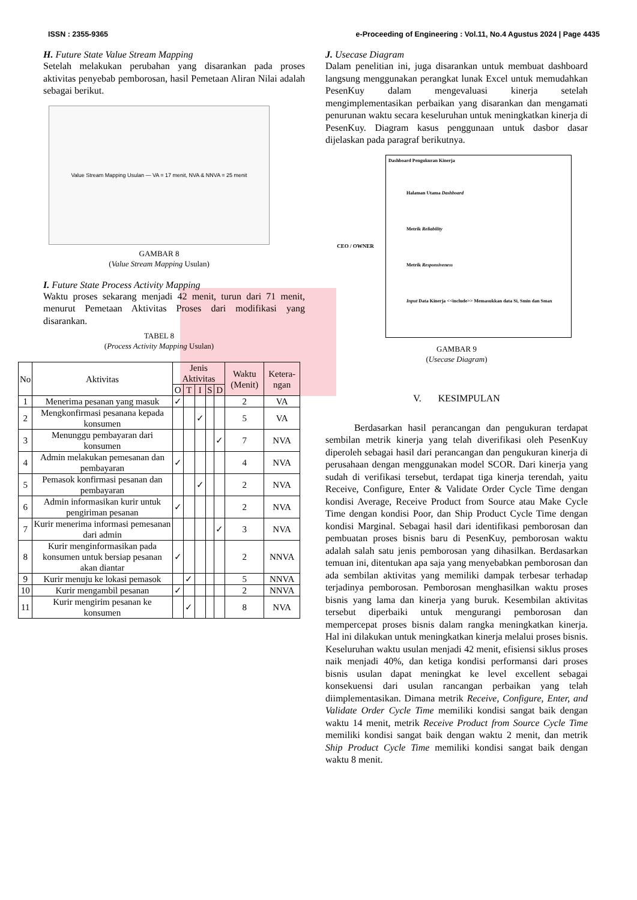ISSN : 2355-9365 e-Proceeding of Engineering : Vol.11, No.4 Agustus 2024 | Page 4435
H. Future State Value Stream Mapping
Setelah melakukan perubahan yang disarankan pada proses aktivitas penyebab pemborosan, hasil Pemetaan Aliran Nilai adalah sebagai berikut.
Value Stream Mapping Usulan — VA = 17 menit, NVA & NNVA = 25 menit
GAMBAR 8
(Value Stream Mapping Usulan)
I. Future State Process Activity Mapping
Waktu proses sekarang menjadi 42 menit, turun dari 71 menit, menurut Pemetaan Aktivitas Proses dari modifikasi yang disarankan.
TABEL 8
(Process Activity Mapping Usulan)
| No | Aktivitas | Jenis Aktivitas | | | | | Waktu (Menit) | Ketera-ngan |
| --- | --- | --- | --- | --- | --- | --- | --- | --- |
| | | O | T | I | S | D | | |
| 1 | Menerima pesanan yang masuk | ✓ | | | | | 2 | VA |
| 2 | Mengkonfirmasi pesanana kepada konsumen | | | ✓ | | | 5 | VA |
| 3 | Menunggu pembayaran dari konsumen | | | | | ✓ | 7 | NVA |
| 4 | Admin melakukan pemesanan dan pembayaran | ✓ | | | | | 4 | NVA |
| 5 | Pemasok konfirmasi pesanan dan pembayaran | | | ✓ | | | 2 | NVA |
| 6 | Admin informasikan kurir untuk pengiriman pesanan | ✓ | | | | | 2 | NVA |
| 7 | Kurir menerima informasi pemesanan dari admin | | | | | ✓ | 3 | NVA |
| 8 | Kurir menginformasikan pada konsumen untuk bersiap pesanan akan diantar | ✓ | | | | | 2 | NNVA |
| 9 | Kurir menuju ke lokasi pemasok | | ✓ | | | | 5 | NNVA |
| 10 | Kurir mengambil pesanan | ✓ | | | | | 2 | NNVA |
| 11 | Kurir mengirim pesanan ke konsumen | | ✓ | | | | 8 | NVA |
J. Usecase Diagram
Dalam penelitian ini, juga disarankan untuk membuat dashboard langsung menggunakan perangkat lunak Excel untuk memudahkan PesenKuy dalam mengevaluasi kinerja setelah mengimplementasikan perbaikan yang disarankan dan mengamati penurunan waktu secara keseluruhan untuk meningkatkan kinerja di PesenKuy. Diagram kasus penggunaan untuk dasbor dasar dijelaskan pada paragraf berikutnya.
CEO / OWNER
Dashboard Pengukuran Kinerja
Halaman Utama Dashboard
Metrik Reliability
Metrik Responsiveness
Input Data Kinerja <<include>> Memasukkan data Si, Smin dan Smax
GAMBAR 9
(Usecase Diagram)
V. KESIMPULAN
Berdasarkan hasil perancangan dan pengukuran terdapat sembilan metrik kinerja yang telah diverifikasi oleh PesenKuy diperoleh sebagai hasil dari perancangan dan pengukuran kinerja di perusahaan dengan menggunakan model SCOR. Dari kinerja yang sudah di verifikasi tersebut, terdapat tiga kinerja terendah, yaitu Receive, Configure, Enter & Validate Order Cycle Time dengan kondisi Average, Receive Product from Source atau Make Cycle Time dengan kondisi Poor, dan Ship Product Cycle Time dengan kondisi Marginal. Sebagai hasil dari identifikasi pemborosan dan pembuatan proses bisnis baru di PesenKuy, pemborosan waktu adalah salah satu jenis pemborosan yang dihasilkan. Berdasarkan temuan ini, ditentukan apa saja yang menyebabkan pemborosan dan ada sembilan aktivitas yang memiliki dampak terbesar terhadap terjadinya pemborosan. Pemborosan menghasilkan waktu proses bisnis yang lama dan kinerja yang buruk. Kesembilan aktivitas tersebut diperbaiki untuk mengurangi pemborosan dan mempercepat proses bisnis dalam rangka meningkatkan kinerja. Hal ini dilakukan untuk meningkatkan kinerja melalui proses bisnis. Keseluruhan waktu usulan menjadi 42 menit, efisiensi siklus proses naik menjadi 40%, dan ketiga kondisi performansi dari proses bisnis usulan dapat meningkat ke level excellent sebagai konsekuensi dari usulan rancangan perbaikan yang telah diimplementasikan. Dimana metrik Receive, Configure, Enter, and Validate Order Cycle Time memiliki kondisi sangat baik dengan waktu 14 menit, metrik Receive Product from Source Cycle Time memiliki kondisi sangat baik dengan waktu 2 menit, dan metrik Ship Product Cycle Time memiliki kondisi sangat baik dengan waktu 8 menit.